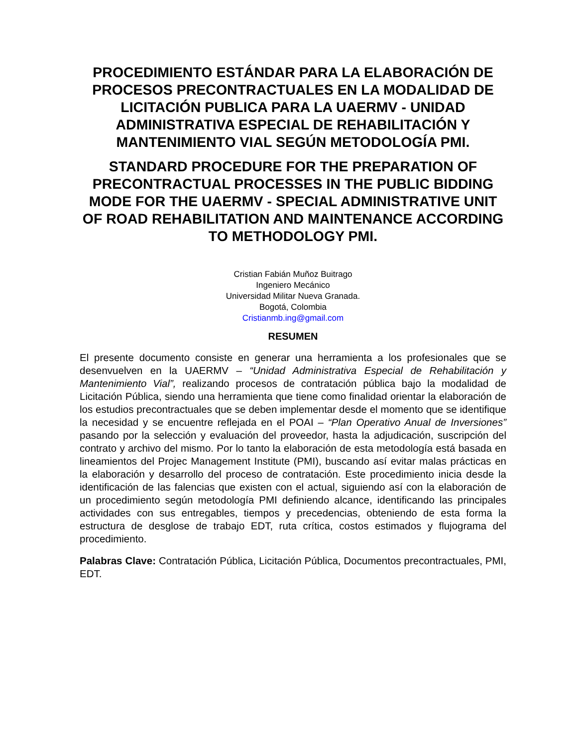PROCEDIMIENTO ESTÁNDAR PARA LA ELABORACIÓN DE PROCESOS PRECONTRACTUALES EN LA MODALIDAD DE LICITACIÓN PUBLICA PARA LA UAERMV - UNIDAD ADMINISTRATIVA ESPECIAL DE REHABILITACIÓN Y MANTENIMIENTO VIAL SEGÚN METODOLOGÍA PMI.
STANDARD PROCEDURE FOR THE PREPARATION OF PRECONTRACTUAL PROCESSES IN THE PUBLIC BIDDING MODE FOR THE UAERMV - SPECIAL ADMINISTRATIVE UNIT OF ROAD REHABILITATION AND MAINTENANCE ACCORDING TO METHODOLOGY PMI.
Cristian Fabián Muñoz Buitrago
Ingeniero Mecánico
Universidad Militar Nueva Granada.
Bogotá, Colombia
Cristianmb.ing@gmail.com
RESUMEN
El presente documento consiste en generar una herramienta a los profesionales que se desenvuelven en la UAERMV – “Unidad Administrativa Especial de Rehabilitación y Mantenimiento Vial”, realizando procesos de contratación pública bajo la modalidad de Licitación Pública, siendo una herramienta que tiene como finalidad orientar la elaboración de los estudios precontractuales que se deben implementar desde el momento que se identifique la necesidad y se encuentre reflejada en el POAI – “Plan Operativo Anual de Inversiones” pasando por la selección y evaluación del proveedor, hasta la adjudicación, suscripción del contrato y archivo del mismo. Por lo tanto la elaboración de esta metodología está basada en lineamientos del Projec Management Institute (PMI), buscando así evitar malas prácticas en la elaboración y desarrollo del proceso de contratación. Este procedimiento inicia desde la identificación de las falencias que existen con el actual, siguiendo así con la elaboración de un procedimiento según metodología PMI definiendo alcance, identificando las principales actividades con sus entregables, tiempos y precedencias, obteniendo de esta forma la estructura de desglose de trabajo EDT, ruta crítica, costos estimados y flujograma del procedimiento.
Palabras Clave: Contratación Pública, Licitación Pública, Documentos precontractuales, PMI, EDT.